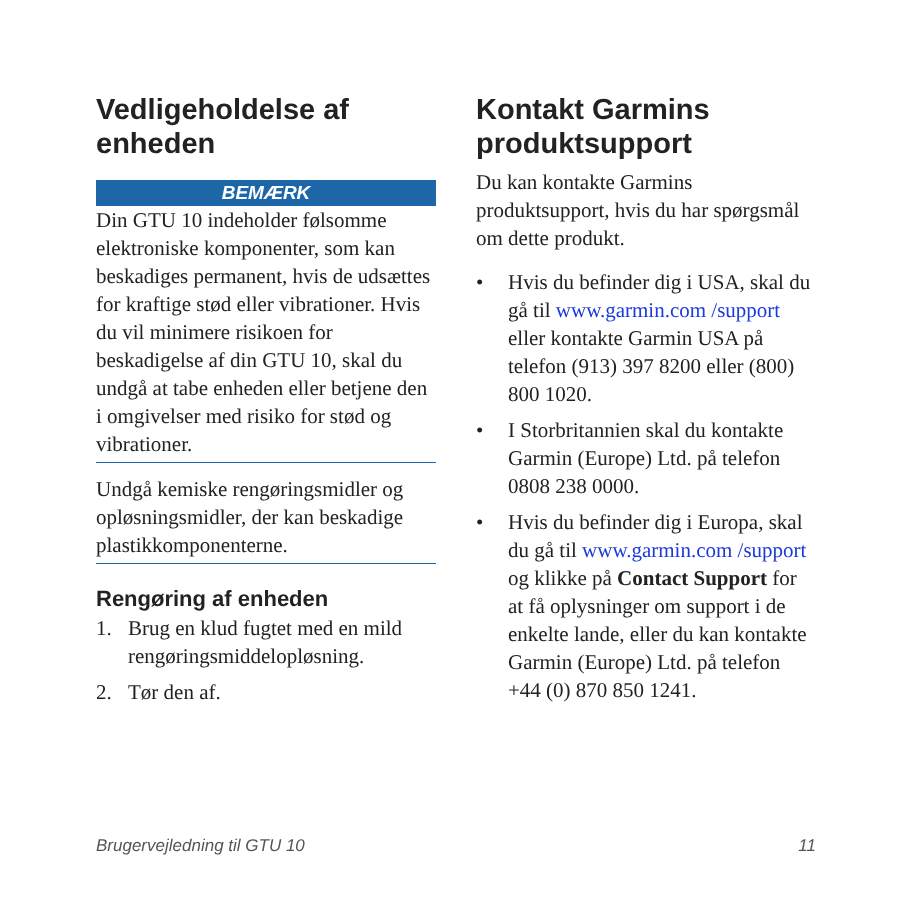Vedligeholdelse af enheden
BEMÆRK
Din GTU 10 indeholder følsomme elektroniske komponenter, som kan beskadiges permanent, hvis de udsættes for kraftige stød eller vibrationer. Hvis du vil minimere risikoen for beskadigelse af din GTU 10, skal du undgå at tabe enheden eller betjene den i omgivelser med risiko for stød og vibrationer.
Undgå kemiske rengøringsmidler og opløsningsmidler, der kan beskadige plastikkomponenterne.
Rengøring af enheden
1. Brug en klud fugtet med en mild rengøringsmiddeloplø­sning.
2. Tør den af.
Kontakt Garmins produktsupport
Du kan kontakte Garmins produktsupport, hvis du har spørgsmål om dette produkt.
• Hvis du befinder dig i USA, skal du gå til www.garmin.com /support eller kontakte Garmin USA på telefon (913) 397 8200 eller (800) 800 1020.
• I Storbritannien skal du kontakte Garmin (Europe) Ltd. på telefon 0808 238 0000.
• Hvis du befinder dig i Europa, skal du gå til www.garmin.com /support og klikke på Contact Support for at få oplysninger om support i de enkelte lande, eller du kan kontakte Garmin (Europe) Ltd. på telefon +44 (0) 870 850 1241.
Brugervejledning til GTU 10 11